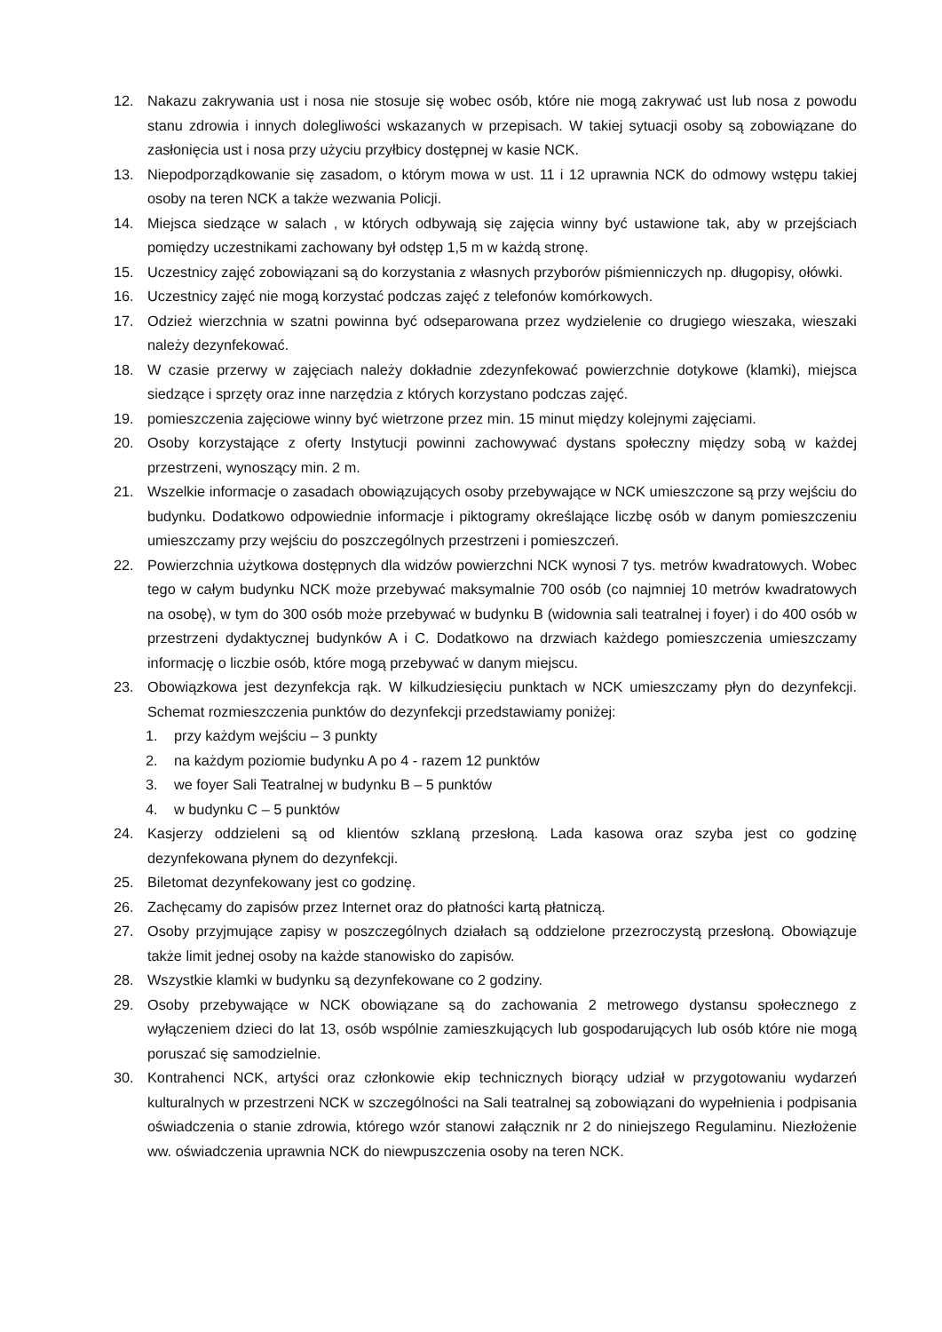12. Nakazu zakrywania ust i nosa nie stosuje się wobec osób, które nie mogą zakrywać ust lub nosa z powodu stanu zdrowia i innych dolegliwości wskazanych w przepisach. W takiej sytuacji osoby są zobowiązane do zasłonięcia ust i nosa przy użyciu przyłbicy dostępnej w kasie NCK.
13. Niepodporządkowanie się zasadom, o którym mowa w ust. 11 i 12 uprawnia NCK do odmowy wstępu takiej osoby na teren NCK a także wezwania Policji.
14. Miejsca siedzące w salach , w których odbywają się zajęcia winny być ustawione tak, aby w przejściach pomiędzy uczestnikami zachowany był odstęp 1,5 m w każdą stronę.
15. Uczestnicy zajęć zobowiązani są do korzystania z własnych przyborów piśmienniczych np. długopisy, ołówki.
16. Uczestnicy zajęć nie mogą korzystać podczas zajęć z telefonów komórkowych.
17. Odzież wierzchnia w szatni powinna być odseparowana przez wydzielenie co drugiego wieszaka, wieszaki należy dezynfekować.
18. W czasie przerwy w zajęciach należy dokładnie zdezynfekować powierzchnie dotykowe (klamki), miejsca siedzące i sprzęty oraz inne narzędzia z których korzystano podczas zajęć.
19. pomieszczenia zajęciowe winny być wietrzone przez min. 15 minut między kolejnymi zajęciami.
20. Osoby korzystające z oferty Instytucji powinni zachowywać dystans społeczny między sobą w każdej przestrzeni, wynoszący min. 2 m.
21. Wszelkie informacje o zasadach obowiązujących osoby przebywające w NCK umieszczone są przy wejściu do budynku. Dodatkowo odpowiednie informacje i piktogramy określające liczbę osób w danym pomieszczeniu umieszczamy przy wejściu do poszczególnych przestrzeni i pomieszczeń.
22. Powierzchnia użytkowa dostępnych dla widzów powierzchni NCK wynosi 7 tys. metrów kwadratowych. Wobec tego w całym budynku NCK może przebywać maksymalnie 700 osób (co najmniej 10 metrów kwadratowych na osobę), w tym do 300 osób może przebywać w budynku B (widownia sali teatralnej i foyer) i do 400 osób w przestrzeni dydaktycznej budynków A i C. Dodatkowo na drzwiach każdego pomieszczenia umieszczamy informację o liczbie osób, które mogą przebywać w danym miejscu.
23. Obowiązkowa jest dezynfekcja rąk. W kilkudziesięciu punktach w NCK umieszczamy płyn do dezynfekcji. Schemat rozmieszczenia punktów do dezynfekcji przedstawiamy poniżej:
1. przy każdym wejściu – 3 punkty
2. na każdym poziomie budynku A po 4 - razem 12 punktów
3. we foyer Sali Teatralnej w budynku B – 5 punktów
4. w budynku C – 5 punktów
24. Kasjerzy oddzieleni są od klientów szklaną przesłoną. Lada kasowa oraz szyba jest co godzinę dezynfekowana płynem do dezynfekcji.
25. Biletomat dezynfekowany jest co godzinę.
26. Zachęcamy do zapisów przez Internet oraz do płatności kartą płatniczą.
27. Osoby przyjmujące zapisy w poszczególnych działach są oddzielone przezroczystą przesłoną. Obowiązuje także limit jednej osoby na każde stanowisko do zapisów.
28. Wszystkie klamki w budynku są dezynfekowane co 2 godziny.
29. Osoby przebywające w NCK obowiązane są do zachowania 2 metrowego dystansu społecznego z wyłączeniem dzieci do lat 13, osób wspólnie zamieszkujących lub gospodarujących lub osób które nie mogą poruszać się samodzielnie.
30. Kontrahenci NCK, artyści oraz członkowie ekip technicznych biorący udział w przygotowaniu wydarzeń kulturalnych w przestrzeni NCK w szczególności na Sali teatralnej są zobowiązani do wypełnienia i podpisania oświadczenia o stanie zdrowia, którego wzór stanowi załącznik nr 2 do niniejszego Regulaminu. Niezłożenie ww. oświadczenia uprawnia NCK do niewpuszczenia osoby na teren NCK.